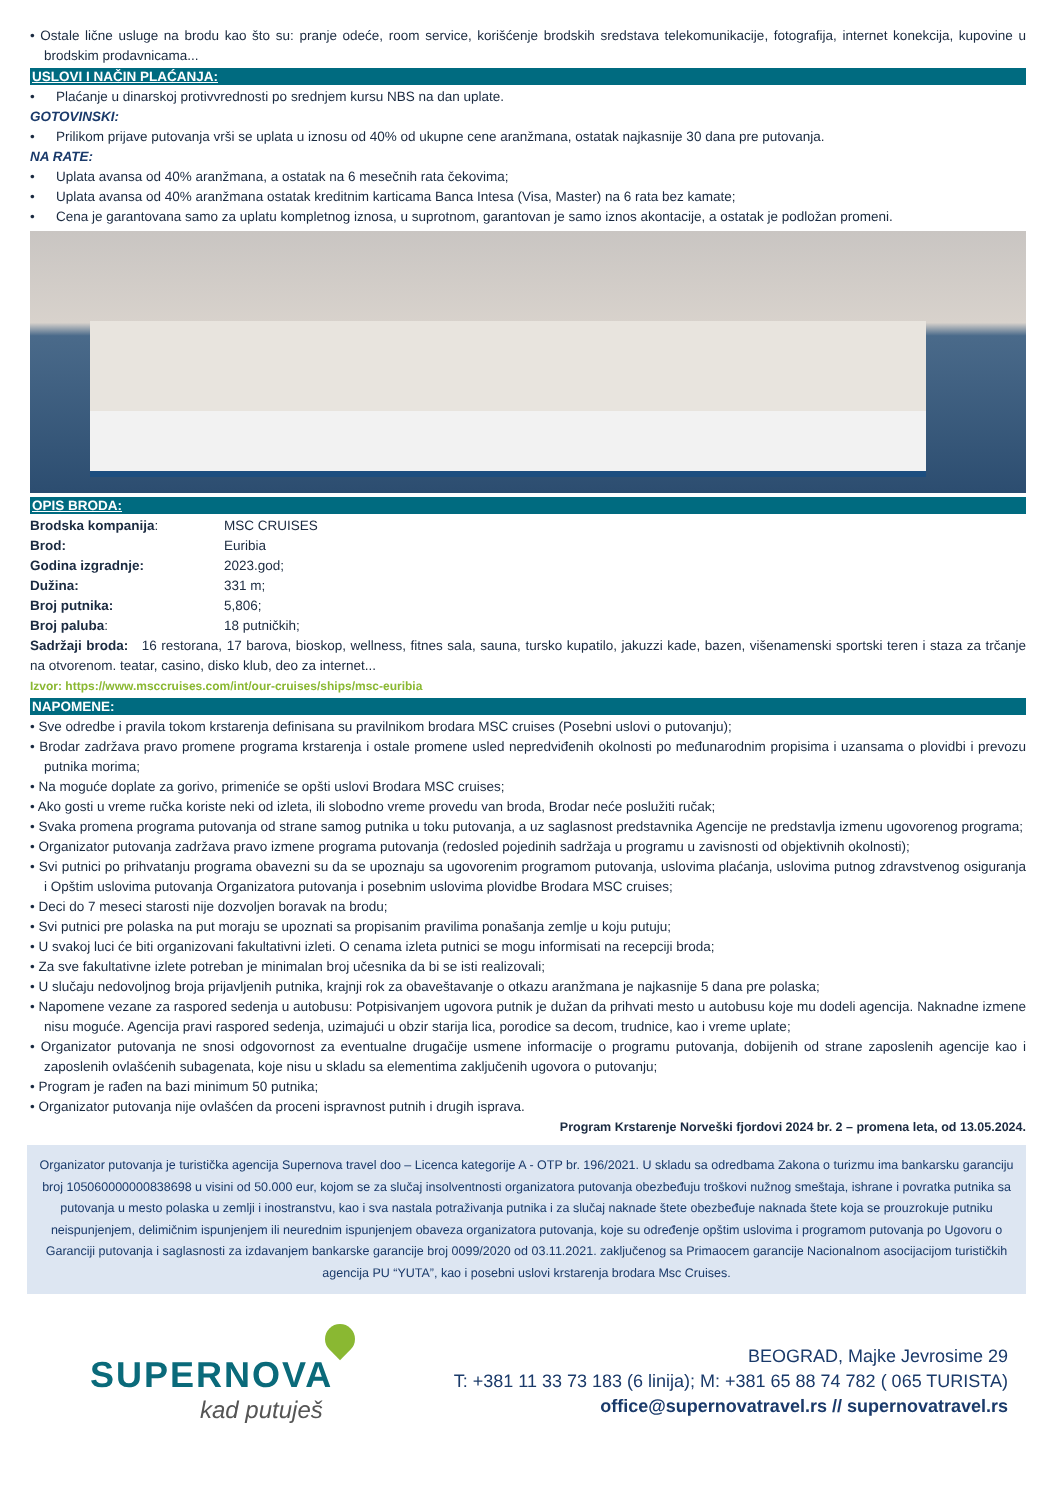• Ostale lične usluge na brodu kao što su: pranje odeće, room service, korišćenje brodskih sredstava telekomunikacije, fotografija, internet konekcija, kupovine u brodskim prodavnicama...
USLOVI I NAČIN PLAĆANJA:
• Plaćanje u dinarskoj protivvrednosti po srednjem kursu NBS na dan uplate.
GOTOVINSKI:
• Prilikom prijave putovanja vrši se uplata u iznosu od 40% od ukupne cene aranžmana, ostatak najkasnije 30 dana pre putovanja.
NA RATE:
• Uplata avansa od 40% aranžmana, a ostatak na 6 mesečnih rata čekovima;
• Uplata avansa od 40% aranžmana ostatak kreditnim karticama Banca Intesa (Visa, Master) na 6 rata bez kamate;
• Cena je garantovana samo za uplatu kompletnog iznosa, u suprotnom, garantovan je samo iznos akontacije, a ostatak je podložan promeni.
OPIS BRODA:
| Brodska kompanija : | MSC CRUISES |
| Brod: | Euribia |
| Godina izgradnje: | 2023.god; |
| Dužina: | 331 m; |
| Broj putnika: | 5,806; |
| Broj paluba : | 18 putničkih; |
Sadržaji broda: 16 restorana, 17 barova, bioskop, wellness, fitnes sala, sauna, tursko kupatilo, jakuzzi kade, bazen, višenamenski sportski teren i staza za trčanje na otvorenom. teatar, casino, disko klub, deo za internet...
Izvor: https://www.msccruises.com/int/our-cruises/ships/msc-euribia
NAPOMENE:
• Sve odredbe i pravila tokom krstarenja definisana su pravilnikom brodara MSC cruises (Posebni uslovi o putovanju);
• Brodar zadržava pravo promene programa krstarenja i ostale promene usled nepredviđenih okolnosti po međunarodnim propisima i uzansama o plovidbi i prevozu putnika morima;
• Na moguće doplate za gorivo, primeniće se opšti uslovi Brodara MSC cruises;
• Ako gosti u vreme ručka koriste neki od izleta, ili slobodno vreme provedu van broda, Brodar neće poslužiti ručak;
• Svaka promena programa putovanja od strane samog putnika u toku putovanja, a uz saglasnost predstavnika Agencije ne predstavlja izmenu ugovorenog programa;
• Organizator putovanja zadržava pravo izmene programa putovanja (redosled pojedinih sadržaja u programu u zavisnosti od objektivnih okolnosti);
• Svi putnici po prihvatanju programa obavezni su da se upoznaju sa ugovorenim programom putovanja, uslovima plaćanja, uslovima putnog zdravstvenog osiguranja i Opštim uslovima putovanja Organizatora putovanja i posebnim uslovima plovidbe Brodara MSC cruises;
• Deci do 7 meseci starosti nije dozvoljen boravak na brodu;
• Svi putnici pre polaska na put moraju se upoznati sa propisanim pravilima ponašanja zemlje u koju putuju;
• U svakoj luci će biti organizovani fakultativni izleti. O cenama izleta putnici se mogu informisati na recepciji broda;
• Za sve fakultativne izlete potreban je minimalan broj učesnika da bi se isti realizovali;
• U slučaju nedovoljnog broja prijavljenih putnika, krajnji rok za obaveštavanje o otkazu aranžmana je najkasnije 5 dana pre polaska;
• Napomene vezane za raspored sedenja u autobusu: Potpisivanjem ugovora putnik je dužan da prihvati mesto u autobusu koje mu dodeli agencija. Naknadne izmene nisu moguće. Agencija pravi raspored sedenja, uzimajući u obzir starija lica, porodice sa decom, trudnice, kao i vreme uplate;
• Organizator putovanja ne snosi odgovornost za eventualne drugačije usmene informacije o programu putovanja, dobijenih od strane zaposlenih agencije kao i zaposlenih ovlašćenih subagenata, koje nisu u skladu sa elementima zaključenih ugovora o putovanju;
• Program je rađen na bazi minimum 50 putnika;
• Organizator putovanja nije ovlašćen da proceni ispravnost putnih i drugih isprava.
Program Krstarenje Norveški fjordovi 2024 br. 2 – promena leta, od 13.05.2024.
Organizator putovanja je turistička agencija Supernova travel doo – Licenca kategorije A - OTP br. 196/2021. U skladu sa odredbama Zakona o turizmu ima bankarsku garanciju broj 105060000000838698 u visini od 50.000 eur, kojom se za slučaj insolventnosti organizatora putovanja obezbeđuju troškovi nužnog smeštaja, ishrane i povratka putnika sa putovanja u mesto polaska u zemlji i inostranstvu, kao i sva nastala potraživanja putnika i za slučaj naknade štete obezbeđuje naknada štete koja se prouzrokuje putniku neispunjenjem, delimičnim ispunjenjem ili neurednim ispunjenjem obaveza organizatora putovanja, koje su određenje opštim uslovima i programom putovanja po Ugovoru o Garanciji putovanja i saglasnosti za izdavanjem bankarske garancije broj 0099/2020 od 03.11.2021. zaključenog sa Primaocem garancije Nacionalnom asocijacijom turističkih agencija PU “YUTA”, kao i posebni uslovi krstarenja brodara Msc Cruises.
SUPERNOVA
kad putuješ
BEOGRAD, Majke Jevrosime 29
T: +381 11 33 73 183 (6 linija); M: +381 65 88 74 782 ( 065 TURISTA)
office@supernovatravel.rs // supernovatravel.rs